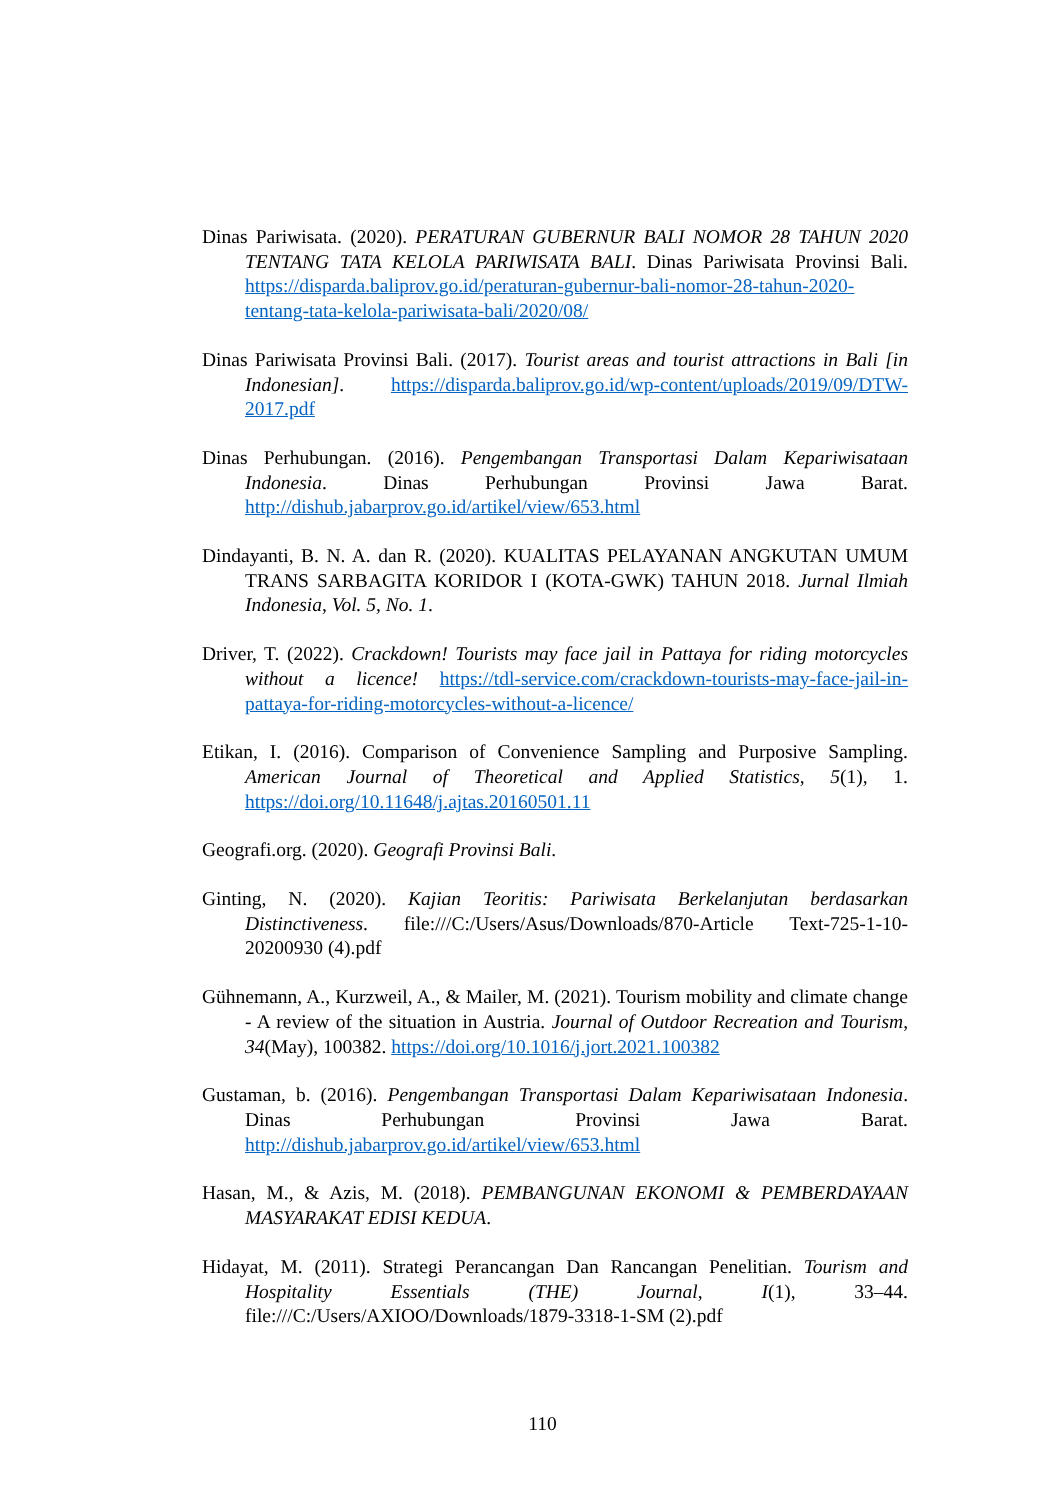Dinas Pariwisata. (2020). PERATURAN GUBERNUR BALI NOMOR 28 TAHUN 2020 TENTANG TATA KELOLA PARIWISATA BALI. Dinas Pariwisata Provinsi Bali. https://disparda.baliprov.go.id/peraturan-gubernur-bali-nomor-28-tahun-2020-tentang-tata-kelola-pariwisata-bali/2020/08/
Dinas Pariwisata Provinsi Bali. (2017). Tourist areas and tourist attractions in Bali [in Indonesian]. https://disparda.baliprov.go.id/wp-content/uploads/2019/09/DTW-2017.pdf
Dinas Perhubungan. (2016). Pengembangan Transportasi Dalam Kepariwisataan Indonesia. Dinas Perhubungan Provinsi Jawa Barat. http://dishub.jabarprov.go.id/artikel/view/653.html
Dindayanti, B. N. A. dan R. (2020). KUALITAS PELAYANAN ANGKUTAN UMUM TRANS SARBAGITA KORIDOR I (KOTA-GWK) TAHUN 2018. Jurnal Ilmiah Indonesia, Vol. 5, No. 1.
Driver, T. (2022). Crackdown! Tourists may face jail in Pattaya for riding motorcycles without a licence! https://tdl-service.com/crackdown-tourists-may-face-jail-in-pattaya-for-riding-motorcycles-without-a-licence/
Etikan, I. (2016). Comparison of Convenience Sampling and Purposive Sampling. American Journal of Theoretical and Applied Statistics, 5(1), 1. https://doi.org/10.11648/j.ajtas.20160501.11
Geografi.org. (2020). Geografi Provinsi Bali.
Ginting, N. (2020). Kajian Teoritis: Pariwisata Berkelanjutan berdasarkan Distinctiveness. file:///C:/Users/Asus/Downloads/870-Article Text-725-1-10-20200930 (4).pdf
Gühnemann, A., Kurzweil, A., & Mailer, M. (2021). Tourism mobility and climate change - A review of the situation in Austria. Journal of Outdoor Recreation and Tourism, 34(May), 100382. https://doi.org/10.1016/j.jort.2021.100382
Gustaman, b. (2016). Pengembangan Transportasi Dalam Kepariwisataan Indonesia. Dinas Perhubungan Provinsi Jawa Barat. http://dishub.jabarprov.go.id/artikel/view/653.html
Hasan, M., & Azis, M. (2018). PEMBANGUNAN EKONOMI & PEMBERDAYAAN MASYARAKAT EDISI KEDUA.
Hidayat, M. (2011). Strategi Perancangan Dan Rancangan Penelitian. Tourism and Hospitality Essentials (THE) Journal, I(1), 33–44. file:///C:/Users/AXIOO/Downloads/1879-3318-1-SM (2).pdf
110